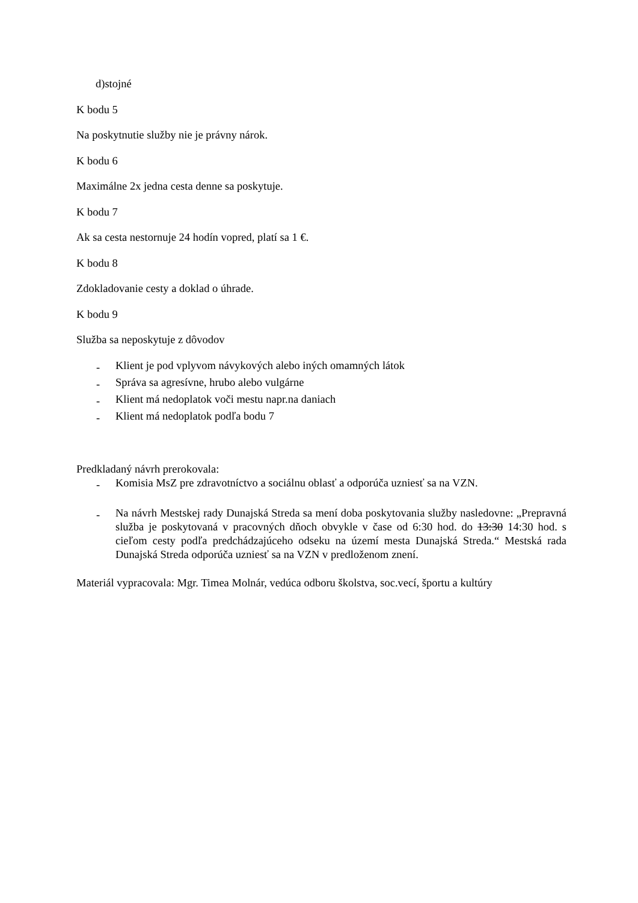d)stojné
K bodu 5
Na poskytnutie služby nie je právny nárok.
K bodu 6
Maximálne 2x jedna cesta denne sa poskytuje.
K bodu 7
Ak sa cesta nestornuje 24 hodín vopred, platí sa 1 €.
K bodu 8
Zdokladovanie cesty a doklad o úhrade.
K bodu 9
Služba sa neposkytuje z dôvodov
- Klient je pod vplyvom návykových alebo iných omamných látok
- Správa sa agresívne, hrubo alebo vulgárne
- Klient má nedoplatok voči mestu napr.na daniach
- Klient má nedoplatok podľa bodu 7
Predkladaný návrh prerokovala:
- Komisia MsZ pre zdravotníctvo a sociálnu oblasť a odporúča uzniesť sa na VZN.
- Na návrh Mestskej rady Dunajská Streda sa mení doba poskytovania služby nasledovne: „Prepravná služba je poskytovaná v pracovných dňoch obvykle v čase od 6:30 hod. do 13:30 14:30 hod. s cieľom cesty podľa predchádzajúceho odseku na území mesta Dunajská Streda.“ Mestská rada Dunajská Streda odporúča uzniesť sa na VZN v predloženom znení.
Materiál vypracovala: Mgr. Timea Molnár, vedúca odboru školstva, soc.vecí, športu a kultúry